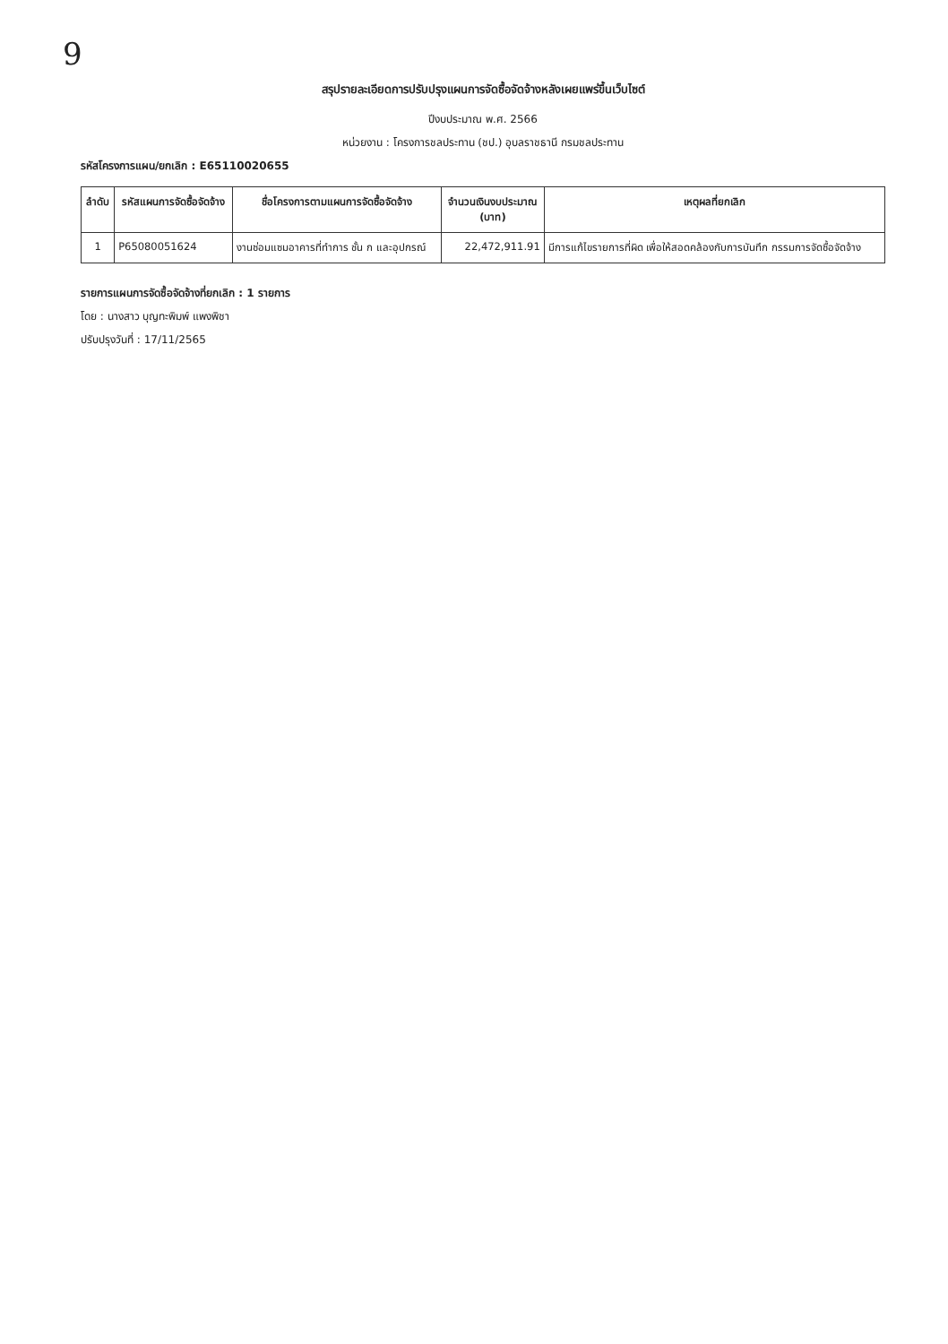9
สรุปรายละเอียดการปรับปรุงแผนการจัดซื้อจัดจ้างหลังเผยแพร่ขึ้นเว็บไซต์
ปีงบประมาณ พ.ศ. 2566
หน่วยงาน : โครงการชลประทาน (ชป.) อุบลราชธานี กรมชลประทาน
รหัสโครงการแผน/ยกเลิก : E65110020655
| ลำดับ | รหัสแผนการจัดซื้อจัดจ้าง | ชื่อโครงการตามแผนการจัดซื้อจัดจ้าง | จำนวนเงินงบประมาณ (บาท) | เหตุผลที่ยกเลิก |
| --- | --- | --- | --- | --- |
| 1 | P65080051624 | งานซ่อมแซมอาคารที่ทำการ ชั้น ก และอุปกรณ์ | 22,472,911.91 | มีการแก้ไขรายการที่ผิด เพื่อให้สอดคล้องกับการบันทึก กรรมการจัดซื้อจัดจ้าง |
รายการแผนการจัดซื้อจัดจ้างที่ยกเลิก : 1 รายการ
โดย : นางสาว บุญทะพิมพ์ แพงพิชา
ปรับปรุงวันที่ : 17/11/2565